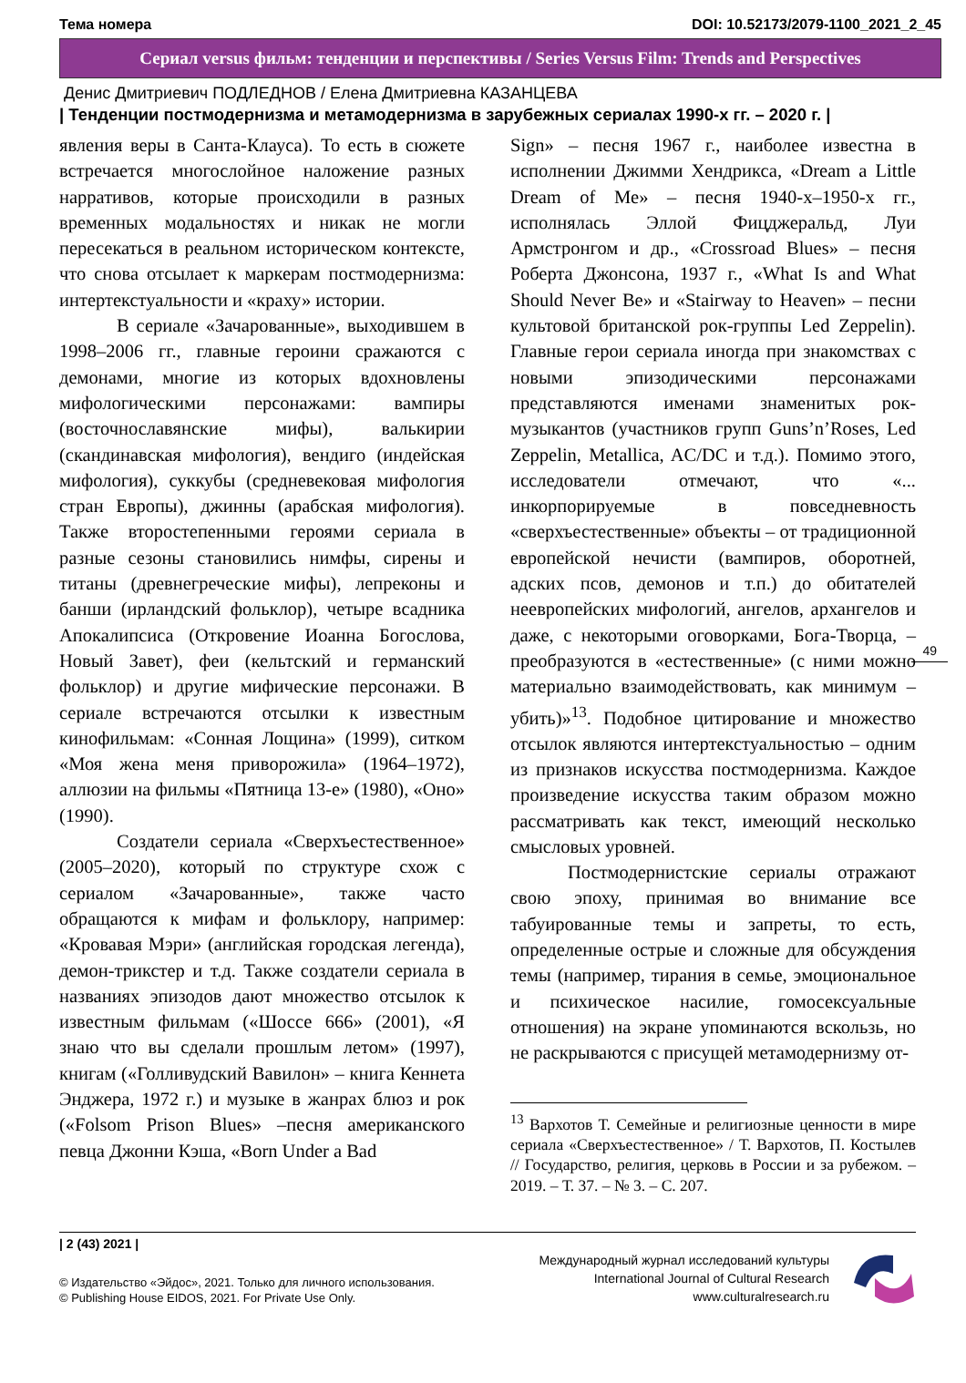Тема номера DOI: 10.52173/2079-1100_2021_2_45
Сериал versus фильм: тенденции и перспективы / Series Versus Film: Trends and Perspectives
Денис Дмитриевич ПОДЛЕДНОВ / Елена Дмитриевна КАЗАНЦЕВА
| Тенденции постмодернизма и метамодернизма в зарубежных сериалах 1990-х гг. – 2020 г. |
явления веры в Санта-Клауса). То есть в сюжете встречается многослойное наложение разных нарративов, которые происходили в разных временных модальностях и никак не могли пересекаться в реальном историческом контексте, что снова отсылает к маркерам постмодернизма: интертекстуальности и «краху» истории.
В сериале «Зачарованные», выходившем в 1998–2006 гг., главные героини сражаются с демонами, многие из которых вдохновлены мифологическими персонажами: вампиры (восточнославянские мифы), валькирии (скандинавская мифология), вендиго (индейская мифология), суккубы (средневековая мифология стран Европы), джинны (арабская мифология). Также второстепенными героями сериала в разные сезоны становились нимфы, сирены и титаны (древнегреческие мифы), лепреконы и банши (ирландский фольклор), четыре всадника Апокалипсиса (Откровение Иоанна Богослова, Новый Завет), феи (кельтский и германский фольклор) и другие мифические персонажи. В сериале встречаются отсылки к известным кинофильмам: «Сонная Лощина» (1999), ситком «Моя жена меня приворожила» (1964–1972), аллюзии на фильмы «Пятница 13-е» (1980), «Оно» (1990).
Создатели сериала «Сверхъестественное» (2005–2020), который по структуре схож с сериалом «Зачарованные», также часто обращаются к мифам и фольклору, например: «Кровавая Мэри» (английская городская легенда), демон-трикстер и т.д. Также создатели сериала в названиях эпизодов дают множество отсылок к известным фильмам («Шоссе 666» (2001), «Я знаю что вы сделали прошлым летом» (1997), книгам («Голливудский Вавилон» – книга Кеннета Энджера, 1972 г.) и музыке в жанрах блюз и рок («Folsom Prison Blues» –песня американского певца Джонни Кэша, «Born Under a Bad
Sign» – песня 1967 г., наиболее известна в исполнении Джимми Хендрикса, «Dream a Little Dream of Me» – песня 1940-х–1950-х гг., исполнялась Эллой Фицджеральд, Луи Армстронгом и др., «Crossroad Blues» – песня Роберта Джонсона, 1937 г., «What Is and What Should Never Be» и «Stairway to Heaven» – песни культовой британской рок-группы Led Zeppelin). Главные герои сериала иногда при знакомствах с новыми эпизодическими персонажами представляются именами знаменитых рок-музыкантов (участников групп Guns’n’Roses, Led Zeppelin, Metallica, AC/DC и т.д.). Помимо этого, исследователи отмечают, что «... инкорпорируемые в повседневность «сверхъестественные» объекты – от традиционной европейской нечисти (вампиров, оборотней, адских псов, демонов и т.п.) до обитателей неевропейских мифологий, ангелов, архангелов и даже, с некоторыми оговорками, Бога-Творца, – преобразуются в «естественные» (с ними можно материально взаимодействовать, как минимум – убить)»<sup>13</sup>. Подобное цитирование и множество отсылок являются интертекстуальностью – одним из признаков искусства постмодернизма. Каждое произведение искусства таким образом можно рассматривать как текст, имеющий несколько смысловых уровней.
Постмодернистские сериалы отражают свою эпоху, принимая во внимание все табуированные темы и запреты, то есть, определенные острые и сложные для обсуждения темы (например, тирания в семье, эмоциональное и психическое насилие, гомосексуальные отношения) на экране упоминаются вскользь, но не раскрываются с присущей метамодернизму от-
<sup>13</sup> Вархотов Т. Семейные и религиозные ценности в мире сериала «Сверхъестественное» / Т. Вархотов, П. Костылев // Государство, религия, церковь в России и за рубежом. – 2019. – Т. 37. – № 3. – С. 207.
49
| 2 (43) 2021 |
© Издательство «Эйдос», 2021. Только для личного использования.
© Publishing House EIDOS, 2021. For Private Use Only.
Международный журнал исследований культуры
International Journal of Cultural Research
www.culturalresearch.ru